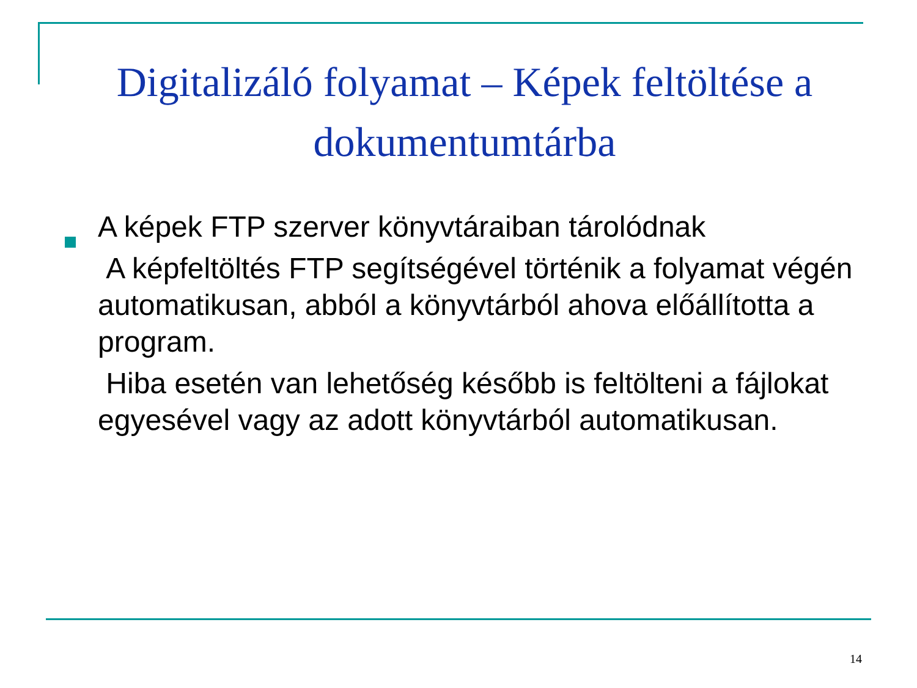Digitalizáló folyamat – Képek feltöltése a dokumentumtárba
A képek FTP szerver könyvtáraiban tárolódnak
A képfeltöltés FTP segítségével történik a folyamat végén automatikusan, abból a könyvtárból ahova előállította a program.
Hiba esetén van lehetőség később is feltölteni a fájlokat egyesével vagy az adott könyvtárból automatikusan.
14